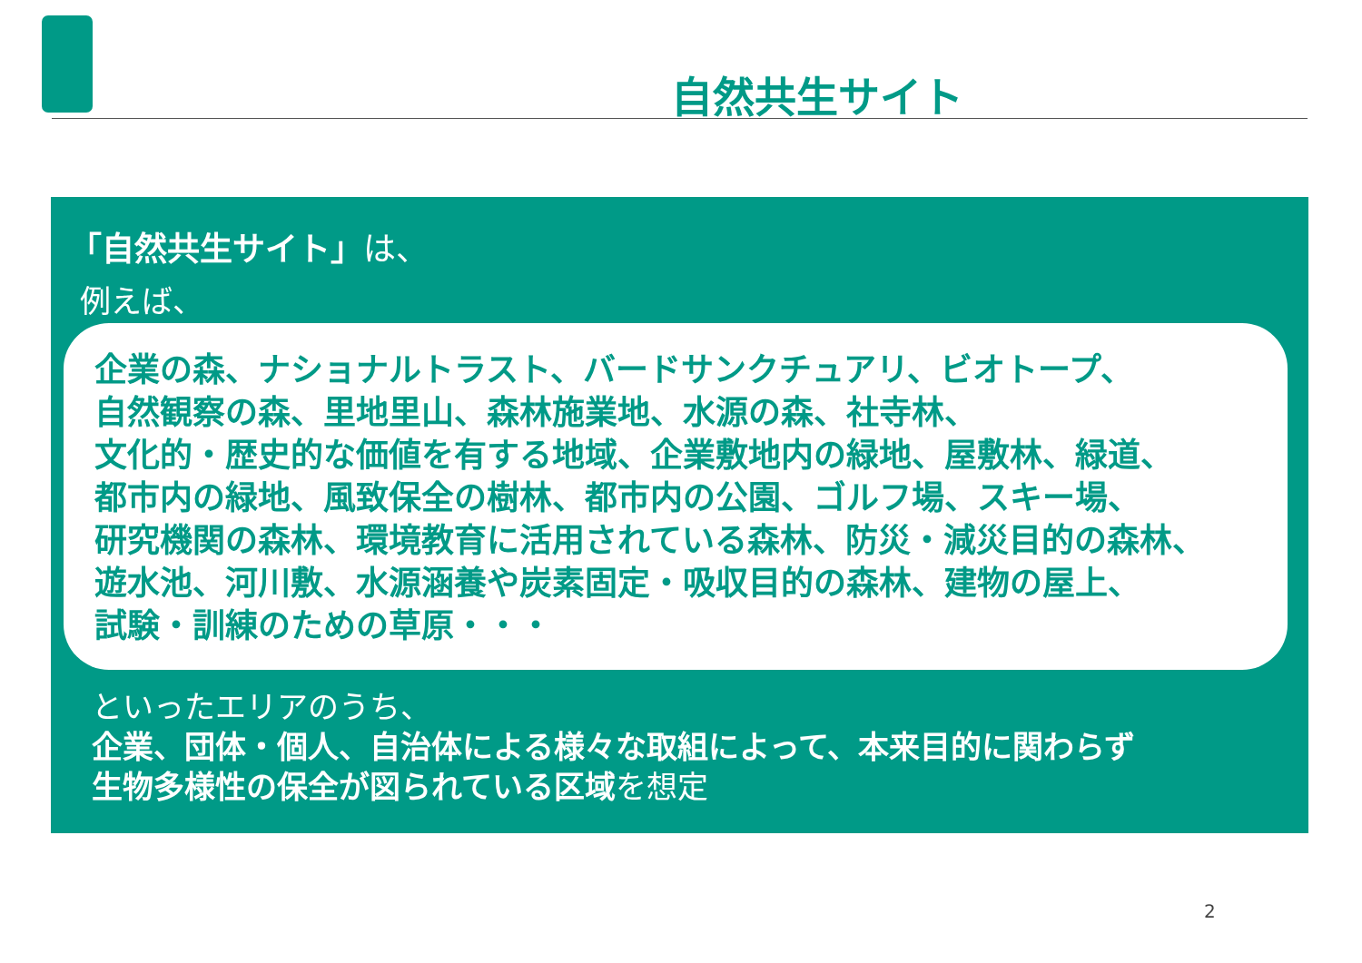自然共生サイト
「自然共生サイト」は、
例えば、
企業の森、ナショナルトラスト、バードサンクチュアリ、ビオトープ、
自然観察の森、里地里山、森林施業地、水源の森、社寺林、
文化的・歴史的な価値を有する地域、企業敷地内の緑地、屋敷林、緑道、
都市内の緑地、風致保全の樹林、都市内の公園、ゴルフ場、スキー場、
研究機関の森林、環境教育に活用されている森林、防災・減災目的の森林、
遊水池、河川敷、水源涵養や炭素固定・吸収目的の森林、建物の屋上、
試験・訓練のための草原・・・
といったエリアのうち、
企業、団体・個人、自治体による様々な取組によって、本来目的に関わらず
生物多様性の保全が図られている区域を想定
2